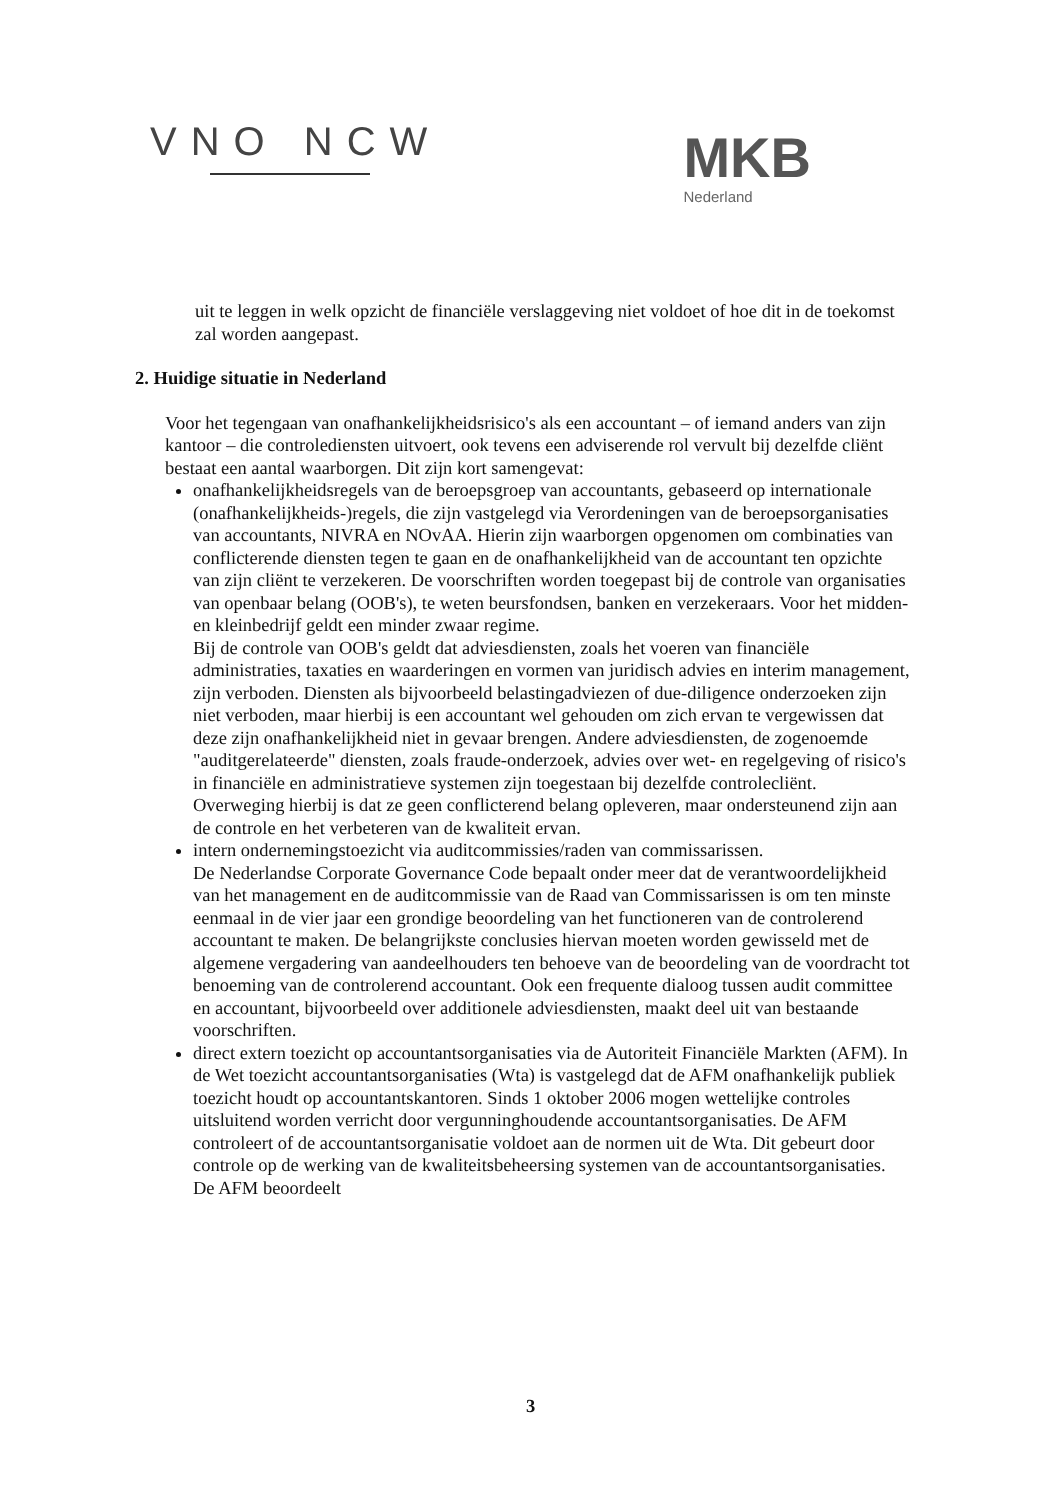VNO NCW
MKB
Nederland
uit te leggen in welk opzicht de financiële verslaggeving niet voldoet of hoe dit in de toekomst zal worden aangepast.
2. Huidige situatie in Nederland
Voor het tegengaan van onafhankelijkheidsrisico's als een accountant – of iemand anders van zijn kantoor – die controlediensten uitvoert, ook tevens een adviserende rol vervult bij dezelfde cliënt bestaat een aantal waarborgen. Dit zijn kort samengevat:
onafhankelijkheidsregels van de beroepsgroep van accountants, gebaseerd op internationale (onafhankelijkheids-)regels, die zijn vastgelegd via Verordeningen van de beroepsorganisaties van accountants, NIVRA en NOvAA. Hierin zijn waarborgen opgenomen om combinaties van conflicterende diensten tegen te gaan en de onafhankelijkheid van de accountant ten opzichte van zijn cliënt te verzekeren. De voorschriften worden toegepast bij de controle van organisaties van openbaar belang (OOB's), te weten beursfondsen, banken en verzekeraars. Voor het midden- en kleinbedrijf geldt een minder zwaar regime.
Bij de controle van OOB's geldt dat adviesdiensten, zoals het voeren van financiële administraties, taxaties en waarderingen en vormen van juridisch advies en interim management, zijn verboden. Diensten als bijvoorbeeld belastingadviezen of due-diligence onderzoeken zijn niet verboden, maar hierbij is een accountant wel gehouden om zich ervan te vergewissen dat deze zijn onafhankelijkheid niet in gevaar brengen. Andere adviesdiensten, de zogenoemde "auditgerelateerde" diensten, zoals fraude-onderzoek, advies over wet- en regelgeving of risico's in financiële en administratieve systemen zijn toegestaan bij dezelfde controlecliënt. Overweging hierbij is dat ze geen conflicterend belang opleveren, maar ondersteunend zijn aan de controle en het verbeteren van de kwaliteit ervan.
intern ondernemingstoezicht via auditcommissies/raden van commissarissen.
De Nederlandse Corporate Governance Code bepaalt onder meer dat de verantwoordelijkheid van het management en de auditcommissie van de Raad van Commissarissen is om ten minste eenmaal in de vier jaar een grondige beoordeling van het functioneren van de controlerend accountant te maken. De belangrijkste conclusies hiervan moeten worden gewisseld met de algemene vergadering van aandeelhouders ten behoeve van de beoordeling van de voordracht tot benoeming van de controlerend accountant. Ook een frequente dialoog tussen audit committee en accountant, bijvoorbeeld over additionele adviesdiensten, maakt deel uit van bestaande voorschriften.
direct extern toezicht op accountantsorganisaties via de Autoriteit Financiële Markten (AFM). In de Wet toezicht accountantsorganisaties (Wta) is vastgelegd dat de AFM onafhankelijk publiek toezicht houdt op accountantskantoren. Sinds 1 oktober 2006 mogen wettelijke controles uitsluitend worden verricht door vergunninghoudende accountantsorganisaties. De AFM controleert of de accountantsorganisatie voldoet aan de normen uit de Wta. Dit gebeurt door controle op de werking van de kwaliteitsbeheersing systemen van de accountantsorganisaties. De AFM beoordeelt
3